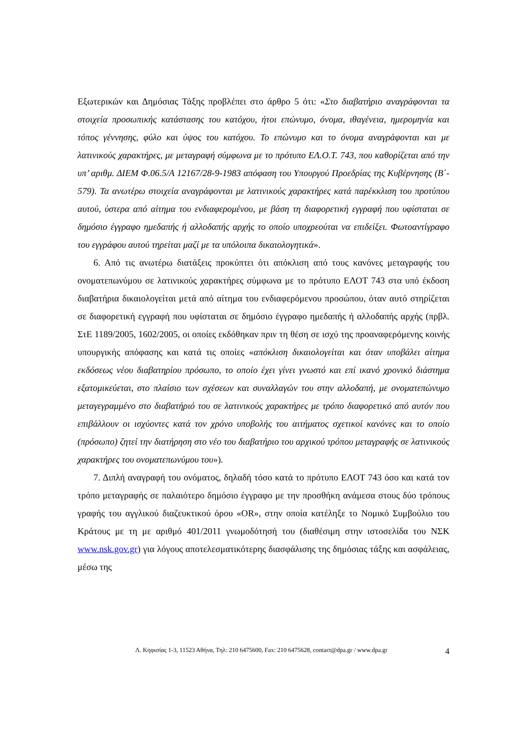Εξωτερικών και Δημόσιας Τάξης προβλέπει στο άρθρο 5 ότι: «Στο διαβατήριο αναγράφονται τα στοιχεία προσωπικής κατάστασης του κατόχου, ήτοι επώνυμο, όνομα, ιθαγένεια, ημερομηνία και τόπος γέννησης, φύλο και ύψος του κατόχου. Το επώνυμο και το όνομα αναγράφονται και με λατινικούς χαρακτήρες, με μεταγραφή σύμφωνα με το πρότυπο ΕΛ.Ο.Τ. 743, που καθορίζεται από την υπ’ αριθμ. ΔΙΕΜ Φ.06.5/Α 12167/28-9-1983 απόφαση του Υπουργού Προεδρίας της Κυβέρνησης (Β΄- 579). Τα ανωτέρω στοιχεία αναγράφονται με λατινικούς χαρακτήρες κατά παρέκκλιση του προτύπου αυτού, ύστερα από αίτημα του ενδιαφερομένου, με βάση τη διαφορετική εγγραφή που υφίσταται σε δημόσιο έγγραφο ημεδαπής ή αλλοδαπής αρχής το οποίο υποχρεούται να επιδείξει. Φωτοαντίγραφο του εγγράφου αυτού τηρείται μαζί με τα υπόλοιπα δικαιολογητικά».
6. Από τις ανωτέρω διατάξεις προκύπτει ότι απόκλιση από τους κανόνες μεταγραφής του ονοματεπωνύμου σε λατινικούς χαρακτήρες σύμφωνα με το πρότυπο ΕΛΟΤ 743 στα υπό έκδοση διαβατήρια δικαιολογείται μετά από αίτημα του ενδιαφερόμενου προσώπου, όταν αυτό στηρίζεται σε διαφορετική εγγραφή που υφίσταται σε δημόσιο έγγραφο ημεδαπής ή αλλοδαπής αρχής (πρβλ. ΣτΕ 1189/2005, 1602/2005, οι οποίες εκδόθηκαν πριν τη θέση σε ισχύ της προαναφερόμενης κοινής υπουργικής απόφασης και κατά τις οποίες «απόκλιση δικαιολογείται και όταν υποβάλει αίτημα εκδόσεως νέου διαβατηρίου πρόσωπο, το οποίο έχει γίνει γνωστό και επί ικανό χρονικό διάστημα εξατομικεύεται, στο πλαίσιο των σχέσεων και συναλλαγών του στην αλλοδαπή, με ονοματεπώνυμο μεταγεγραμμένο στο διαβατήριό του σε λατινικούς χαρακτήρες με τρόπο διαφορετικό από αυτόν που επιβάλλουν οι ισχύοντες κατά τον χρόνο υποβολής του αιτήματος σχετικοί κανόνες και το οποίο (πρόσωπο) ζητεί την διατήρηση στο νέο του διαβατήριο του αρχικού τρόπου μεταγραφής σε λατινικούς χαρακτήρες του ονοματεπωνύμου του»).
7. Διπλή αναγραφή του ονόματος, δηλαδή τόσο κατά το πρότυπο ΕΛΟΤ 743 όσο και κατά τον τρόπο μεταγραφής σε παλαιότερο δημόσιο έγγραφο με την προσθήκη ανάμεσα στους δύο τρόπους γραφής του αγγλικού διαζευκτικού όρου «OR», στην οποία κατέληξε το Νομικό Συμβούλιο του Κράτους με τη με αριθμό 401/2011 γνωμοδότησή του (διαθέσιμη στην ιστοσελίδα του ΝΣΚ www.nsk.gov.gr) για λόγους αποτελεσματικότερης διασφάλισης της δημόσιας τάξης και ασφάλειας, μέσω της
Λ. Κηφισίας 1-3, 11523 Αθήνα, Τηλ: 210 6475600, Fax: 210 6475628, contact@dpa.gr / www.dpa.gr 4